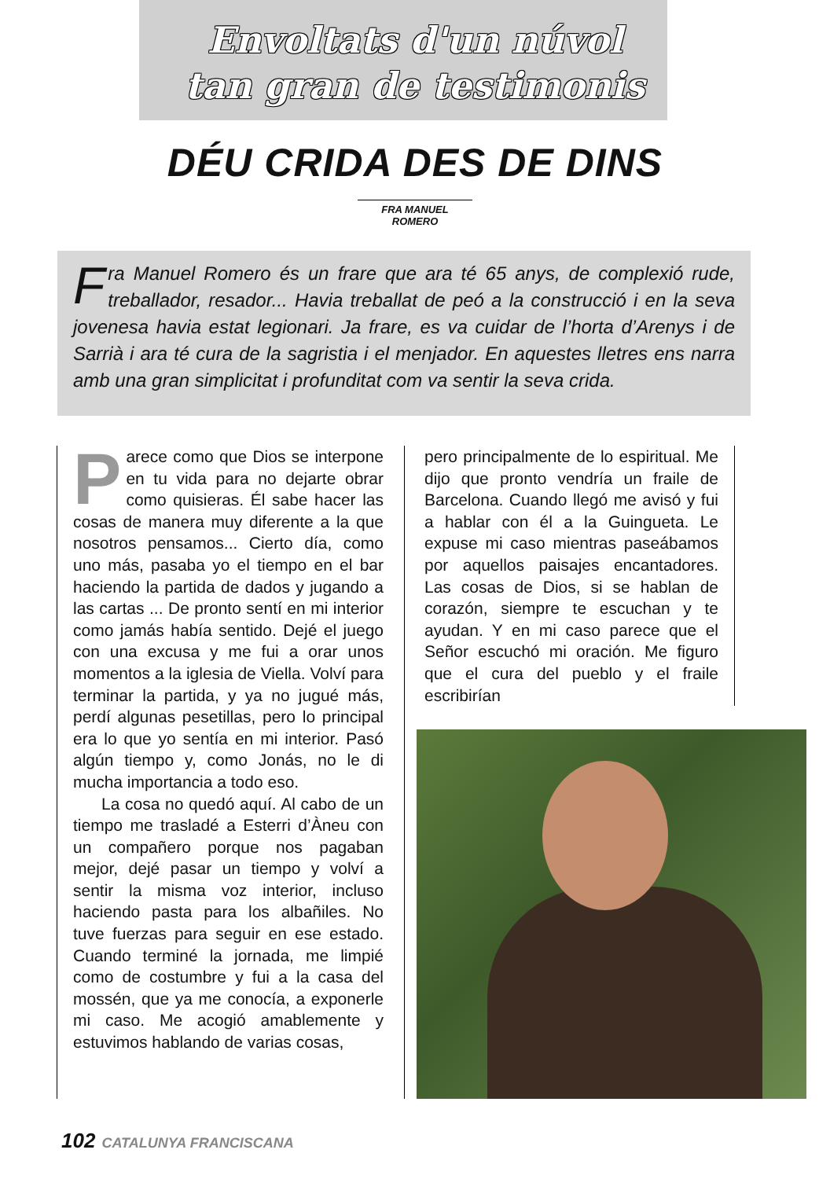Envoltats d'un núvol
tan gran de testimonis
DÉU CRIDA DES DE DINS
FRA MANUEL ROMERO
Fra Manuel Romero és un frare que ara té 65 anys, de complexió rude, treballador, resador... Havia treballat de peó a la construcció i en la seva jovenesa havia estat legionari. Ja frare, es va cuidar de l’horta d’Arenys i de Sarrià i ara té cura de la sagristia i el menjador. En aquestes lletres ens narra amb una gran simplicitat i profunditat com va sentir la seva crida.
Parece como que Dios se interpone en tu vida para no dejarte obrar como quisieras. Él sabe hacer las cosas de manera muy diferente a la que nosotros pensamos... Cierto día, como uno más, pasaba yo el tiempo en el bar haciendo la partida de dados y jugando a las cartas ... De pronto sentí en mi interior como jamás había sentido. Dejé el juego con una excusa y me fui a orar unos momentos a la iglesia de Viella. Volví para terminar la partida, y ya no jugué más, perdí algunas pesetillas, pero lo principal era lo que yo sentía en mi interior. Pasó algún tiempo y, como Jonás, no le di mucha importancia a todo eso.
La cosa no quedó aquí. Al cabo de un tiempo me trasladé a Esterri d’Àneu con un compañero porque nos pagaban mejor, dejé pasar un tiempo y volví a sentir la misma voz interior, incluso haciendo pasta para los albañiles. No tuve fuerzas para seguir en ese estado. Cuando terminé la jornada, me limpié como de costumbre y fui a la casa del mossén, que ya me conocía, a exponerle mi caso. Me acogió amablemente y estuvimos hablando de varias cosas,
pero principalmente de lo espiritual. Me dijo que pronto vendría un fraile de Barcelona. Cuando llegó me avisó y fui a hablar con él a la Guingueta. Le expuse mi caso mientras paseábamos por aquellos paisajes encantadores. Las cosas de Dios, si se hablan de corazón, siempre te escuchan y te ayudan. Y en mi caso parece que el Señor escuchó mi oración. Me figuro que el cura del pueblo y el fraile escribirían
102 CATALUNYA FRANCISCANA